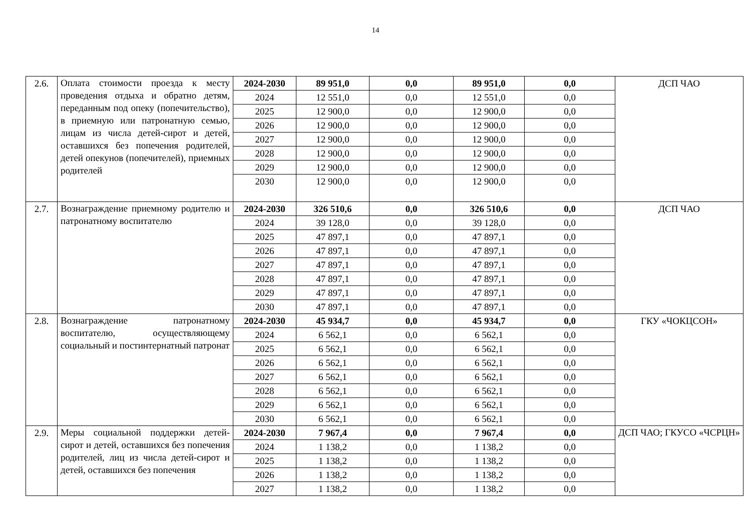14
| 2.6. | Оплата стоимости проезда к месту проведения отдыха и обратно детям, переданным под опеку (попечительство), в приемную или патронатную семью, лицам из числа детей-сирот и детей, оставшихся без попечения родителей, детей опекунов (попечителей), приемных родителей | 2024-2030 | 89 951,0 | 0,0 | 89 951,0 | 0,0 | ДСП ЧАО |
| | | 2024 | 12 551,0 | 0,0 | 12 551,0 | 0,0 | |
| | | 2025 | 12 900,0 | 0,0 | 12 900,0 | 0,0 | |
| | | 2026 | 12 900,0 | 0,0 | 12 900,0 | 0,0 | |
| | | 2027 | 12 900,0 | 0,0 | 12 900,0 | 0,0 | |
| | | 2028 | 12 900,0 | 0,0 | 12 900,0 | 0,0 | |
| | | 2029 | 12 900,0 | 0,0 | 12 900,0 | 0,0 | |
| | | 2030 | 12 900,0 | 0,0 | 12 900,0 | 0,0 | |
| 2.7. | Вознаграждение приемному родителю и патронатному воспитателю | 2024-2030 | 326 510,6 | 0,0 | 326 510,6 | 0,0 | ДСП ЧАО |
| | | 2024 | 39 128,0 | 0,0 | 39 128,0 | 0,0 | |
| | | 2025 | 47 897,1 | 0,0 | 47 897,1 | 0,0 | |
| | | 2026 | 47 897,1 | 0,0 | 47 897,1 | 0,0 | |
| | | 2027 | 47 897,1 | 0,0 | 47 897,1 | 0,0 | |
| | | 2028 | 47 897,1 | 0,0 | 47 897,1 | 0,0 | |
| | | 2029 | 47 897,1 | 0,0 | 47 897,1 | 0,0 | |
| | | 2030 | 47 897,1 | 0,0 | 47 897,1 | 0,0 | |
| 2.8. | Вознаграждение патронатному воспитателю, осуществляющему социальный и постинтернатный патронат | 2024-2030 | 45 934,7 | 0,0 | 45 934,7 | 0,0 | ГКУ «ЧОКЦСОН» |
| | | 2024 | 6 562,1 | 0,0 | 6 562,1 | 0,0 | |
| | | 2025 | 6 562,1 | 0,0 | 6 562,1 | 0,0 | |
| | | 2026 | 6 562,1 | 0,0 | 6 562,1 | 0,0 | |
| | | 2027 | 6 562,1 | 0,0 | 6 562,1 | 0,0 | |
| | | 2028 | 6 562,1 | 0,0 | 6 562,1 | 0,0 | |
| | | 2029 | 6 562,1 | 0,0 | 6 562,1 | 0,0 | |
| | | 2030 | 6 562,1 | 0,0 | 6 562,1 | 0,0 | |
| 2.9. | Меры социальной поддержки детей-сирот и детей, оставшихся без попечения родителей, лиц из числа детей-сирот и детей, оставшихся без попечения | 2024-2030 | 7 967,4 | 0,0 | 7 967,4 | 0,0 | ДСП ЧАО; ГКУСО «ЧСРЦН» |
| | | 2024 | 1 138,2 | 0,0 | 1 138,2 | 0,0 | |
| | | 2025 | 1 138,2 | 0,0 | 1 138,2 | 0,0 | |
| | | 2026 | 1 138,2 | 0,0 | 1 138,2 | 0,0 | |
| | | 2027 | 1 138,2 | 0,0 | 1 138,2 | 0,0 | |